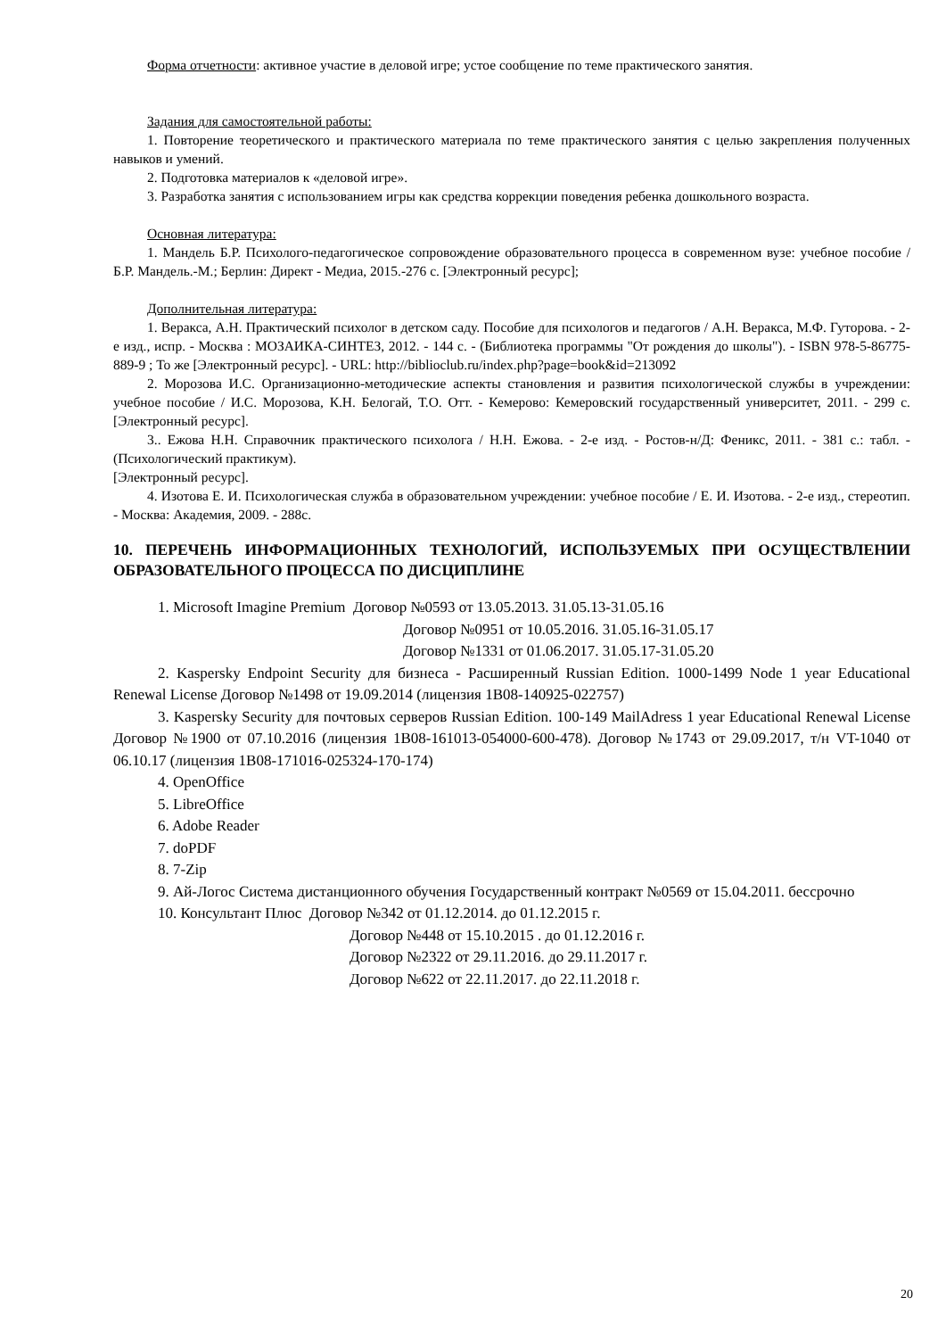Форма отчетности: активное участие в деловой игре; устое сообщение по теме практического занятия.
Задания для самостоятельной работы:
1. Повторение теоретического и практического материала по теме практического занятия с целью закрепления полученных навыков и умений.
2. Подготовка материалов к «деловой игре».
3. Разработка занятия с использованием игры как средства коррекции поведения ребенка дошкольного возраста.
Основная литература:
1. Мандель Б.Р. Психолого-педагогическое сопровождение образовательного процесса в современном вузе: учебное пособие / Б.Р. Мандель.-М.; Берлин: Директ - Медиа, 2015.-276 с. [Электронный ресурс];
Дополнительная литература:
1. Веракса, А.Н. Практический психолог в детском саду. Пособие для психологов и педагогов / А.Н. Веракса, М.Ф. Гуторова. - 2-е изд., испр. - Москва : МОЗАИКА-СИНТЕЗ, 2012. - 144 с. - (Библиотека программы "От рождения до школы"). - ISBN 978-5-86775-889-9 ; То же [Электронный ресурс]. - URL: http://biblioclub.ru/index.php?page=book&id=213092
2. Морозова И.С. Организационно-методические аспекты становления и развития психологической службы в учреждении: учебное пособие / И.С. Морозова, К.Н. Белогай, Т.О. Отт. - Кемерово: Кемеровский государственный университет, 2011. - 299 с. [Электронный ресурс].
3.. Ежова Н.Н. Справочник практического психолога / Н.Н. Ежова. - 2-е изд. - Ростов-н/Д: Феникс, 2011. - 381 с.: табл. - (Психологический практикум).
[Электронный ресурс].
4. Изотова Е. И. Психологическая служба в образовательном учреждении: учебное пособие / Е. И. Изотова. - 2-е изд., стереотип. - Москва: Академия, 2009. - 288с.
10. ПЕРЕЧЕНЬ ИНФОРМАЦИОННЫХ ТЕХНОЛОГИЙ, ИСПОЛЬЗУЕМЫХ ПРИ ОСУЩЕСТВЛЕНИИ ОБРАЗОВАТЕЛЬНОГО ПРОЦЕССА ПО ДИСЦИПЛИНЕ
1. Microsoft Imagine Premium Договор №0593 от 13.05.2013. 31.05.13-31.05.16
Договор №0951 от 10.05.2016. 31.05.16-31.05.17
Договор №1331 от 01.06.2017. 31.05.17-31.05.20
2. Kaspersky Endpoint Security для бизнеса - Расширенный Russian Edition. 1000-1499 Node 1 year Educational Renewal License Договор №1498 от 19.09.2014 (лицензия 1B08-140925-022757)
3. Kaspersky Security для почтовых серверов Russian Edition. 100-149 MailAdress 1 year Educational Renewal License Договор №1900 от 07.10.2016 (лицензия 1B08-161013-054000-600-478). Договор №1743 от 29.09.2017, т/н VT-1040 от 06.10.17 (лицензия 1B08-171016-025324-170-174)
4. OpenOffice
5. LibreOffice
6. Adobe Reader
7. doPDF
8. 7-Zip
9. Ай-Логос Система дистанционного обучения Государственный контракт №0569 от 15.04.2011. бессрочно
10. Консультант Плюс Договор №342 от 01.12.2014. до 01.12.2015 г.
Договор №448 от 15.10.2015 . до 01.12.2016 г.
Договор №2322 от 29.11.2016. до 29.11.2017 г.
Договор №622 от 22.11.2017. до 22.11.2018 г.
20